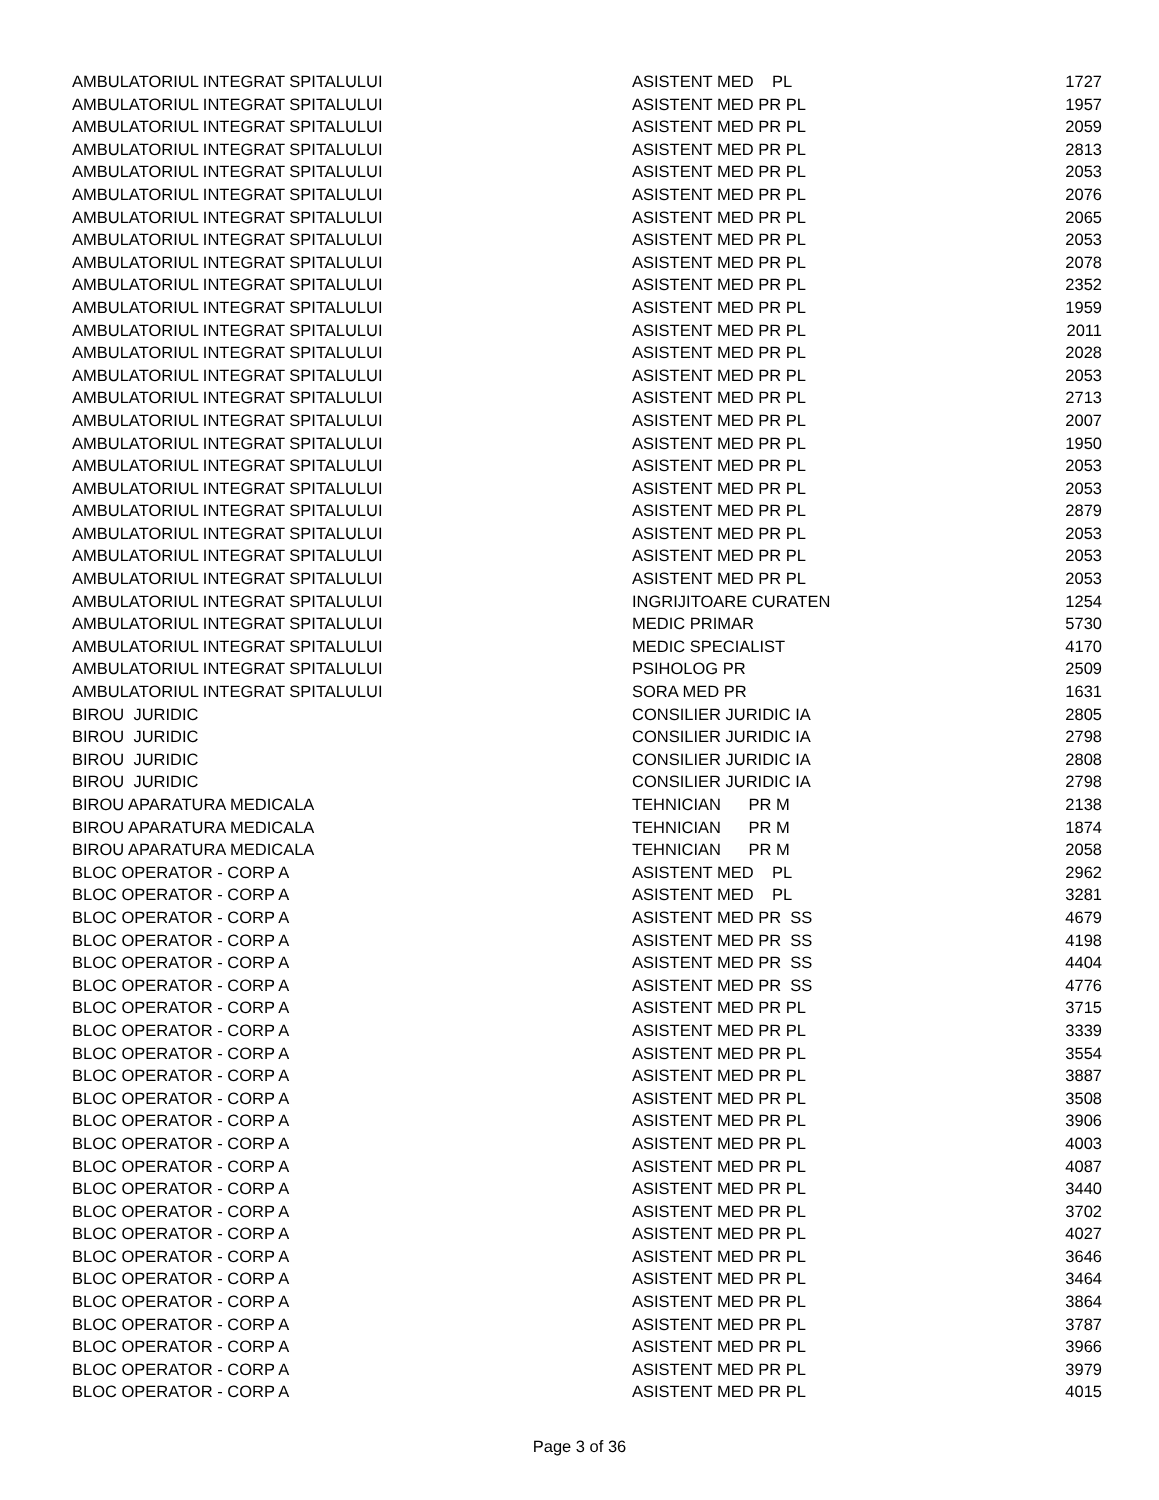| AMBULATORIUL INTEGRAT SPITALULUI | ASISTENT MED PL | 1727 |
| AMBULATORIUL INTEGRAT SPITALULUI | ASISTENT MED PR PL | 1957 |
| AMBULATORIUL INTEGRAT SPITALULUI | ASISTENT MED PR PL | 2059 |
| AMBULATORIUL INTEGRAT SPITALULUI | ASISTENT MED PR PL | 2813 |
| AMBULATORIUL INTEGRAT SPITALULUI | ASISTENT MED PR PL | 2053 |
| AMBULATORIUL INTEGRAT SPITALULUI | ASISTENT MED PR PL | 2076 |
| AMBULATORIUL INTEGRAT SPITALULUI | ASISTENT MED PR PL | 2065 |
| AMBULATORIUL INTEGRAT SPITALULUI | ASISTENT MED PR PL | 2053 |
| AMBULATORIUL INTEGRAT SPITALULUI | ASISTENT MED PR PL | 2078 |
| AMBULATORIUL INTEGRAT SPITALULUI | ASISTENT MED PR PL | 2352 |
| AMBULATORIUL INTEGRAT SPITALULUI | ASISTENT MED PR PL | 1959 |
| AMBULATORIUL INTEGRAT SPITALULUI | ASISTENT MED PR PL | 2011 |
| AMBULATORIUL INTEGRAT SPITALULUI | ASISTENT MED PR PL | 2028 |
| AMBULATORIUL INTEGRAT SPITALULUI | ASISTENT MED PR PL | 2053 |
| AMBULATORIUL INTEGRAT SPITALULUI | ASISTENT MED PR PL | 2713 |
| AMBULATORIUL INTEGRAT SPITALULUI | ASISTENT MED PR PL | 2007 |
| AMBULATORIUL INTEGRAT SPITALULUI | ASISTENT MED PR PL | 1950 |
| AMBULATORIUL INTEGRAT SPITALULUI | ASISTENT MED PR PL | 2053 |
| AMBULATORIUL INTEGRAT SPITALULUI | ASISTENT MED PR PL | 2053 |
| AMBULATORIUL INTEGRAT SPITALULUI | ASISTENT MED PR PL | 2879 |
| AMBULATORIUL INTEGRAT SPITALULUI | ASISTENT MED PR PL | 2053 |
| AMBULATORIUL INTEGRAT SPITALULUI | ASISTENT MED PR PL | 2053 |
| AMBULATORIUL INTEGRAT SPITALULUI | ASISTENT MED PR PL | 2053 |
| AMBULATORIUL INTEGRAT SPITALULUI | INGRIJITOARE CURATEN | 1254 |
| AMBULATORIUL INTEGRAT SPITALULUI | MEDIC PRIMAR | 5730 |
| AMBULATORIUL INTEGRAT SPITALULUI | MEDIC SPECIALIST | 4170 |
| AMBULATORIUL INTEGRAT SPITALULUI | PSIHOLOG PR | 2509 |
| AMBULATORIUL INTEGRAT SPITALULUI | SORA MED PR | 1631 |
| BIROU JURIDIC | CONSILIER JURIDIC IA | 2805 |
| BIROU JURIDIC | CONSILIER JURIDIC IA | 2798 |
| BIROU JURIDIC | CONSILIER JURIDIC IA | 2808 |
| BIROU JURIDIC | CONSILIER JURIDIC IA | 2798 |
| BIROU APARATURA MEDICALA | TEHNICIAN PR M | 2138 |
| BIROU APARATURA MEDICALA | TEHNICIAN PR M | 1874 |
| BIROU APARATURA MEDICALA | TEHNICIAN PR M | 2058 |
| BLOC OPERATOR - CORP A | ASISTENT MED PL | 2962 |
| BLOC OPERATOR - CORP A | ASISTENT MED PL | 3281 |
| BLOC OPERATOR - CORP A | ASISTENT MED PR SS | 4679 |
| BLOC OPERATOR - CORP A | ASISTENT MED PR SS | 4198 |
| BLOC OPERATOR - CORP A | ASISTENT MED PR SS | 4404 |
| BLOC OPERATOR - CORP A | ASISTENT MED PR SS | 4776 |
| BLOC OPERATOR - CORP A | ASISTENT MED PR PL | 3715 |
| BLOC OPERATOR - CORP A | ASISTENT MED PR PL | 3339 |
| BLOC OPERATOR - CORP A | ASISTENT MED PR PL | 3554 |
| BLOC OPERATOR - CORP A | ASISTENT MED PR PL | 3887 |
| BLOC OPERATOR - CORP A | ASISTENT MED PR PL | 3508 |
| BLOC OPERATOR - CORP A | ASISTENT MED PR PL | 3906 |
| BLOC OPERATOR - CORP A | ASISTENT MED PR PL | 4003 |
| BLOC OPERATOR - CORP A | ASISTENT MED PR PL | 4087 |
| BLOC OPERATOR - CORP A | ASISTENT MED PR PL | 3440 |
| BLOC OPERATOR - CORP A | ASISTENT MED PR PL | 3702 |
| BLOC OPERATOR - CORP A | ASISTENT MED PR PL | 4027 |
| BLOC OPERATOR - CORP A | ASISTENT MED PR PL | 3646 |
| BLOC OPERATOR - CORP A | ASISTENT MED PR PL | 3464 |
| BLOC OPERATOR - CORP A | ASISTENT MED PR PL | 3864 |
| BLOC OPERATOR - CORP A | ASISTENT MED PR PL | 3787 |
| BLOC OPERATOR - CORP A | ASISTENT MED PR PL | 3966 |
| BLOC OPERATOR - CORP A | ASISTENT MED PR PL | 3979 |
| BLOC OPERATOR - CORP A | ASISTENT MED PR PL | 4015 |
Page 3 of 36